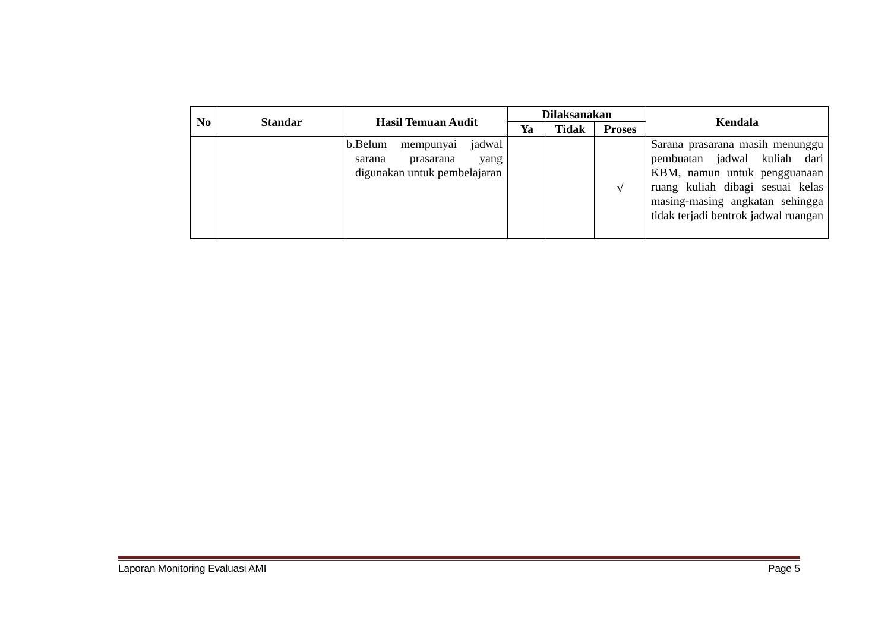| No | Standar | Hasil Temuan Audit | Dilaksanakan | | | Kendala |
| --- | --- | --- | --- | --- | --- | --- |
| | | | Ya | Tidak | Proses | |
| | | b. Belum mempunyai jadwal sarana prasarana yang digunakan untuk pembelajaran | | | √ | Sarana prasarana masih menunggu pembuatan jadwal kuliah dari KBM, namun untuk pengguanaan ruang kuliah dibagi sesuai kelas masing-masing angkatan sehingga tidak terjadi bentrok jadwal ruangan |
Laporan Monitoring Evaluasi AMI Page 5